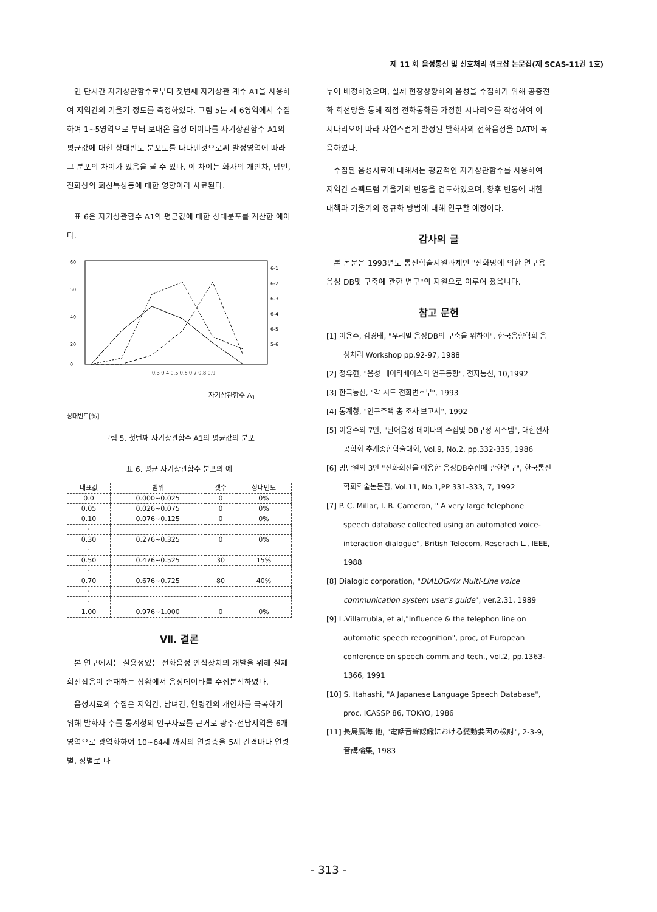제 11 회 음성통신 및 신호처리 워크샵 논문집(제 SCAS-11권 1호)
인 단시간 자기상관함수로부터 첫번째 자기상관 계수 A1을 사용하여 지역간의 기울기 정도를 측정하였다. 그림 5는 제 6영역에서 수집하여 1~5영역으로 부터 보내온 음성 데이타를 자기상관함수 A1의 평균값에 대한 상대빈도 분포도를 나타낸것으로써 발성영역에 따라 그 분포의 차이가 있음을 볼 수 있다. 이 차이는 화자의 개인차, 방언, 전화상의 회선특성등에 대한 영향이라 사료된다.
표 6은 자기상관함수 A1의 평균값에 대한 상대분포를 계산한 예이다.
60
50
40
20
0
0.3 0.4 0.5 0.6 0.7 0.8 0.9
6-1
6-2
6-3
6-4
6-5
5-6
자기상관함수 A<sub>1</sub>
상대빈도[%]
그림 5. 첫번째 자기상관함수 A1의 평균값의 분포
표 6. 평균 자기상관함수 분포의 예
| 대표값 | 범위 | 갯수 | 상대빈도 |
| --- | --- | --- | --- |
| 0.0 | 0.000~0.025 | 0 | 0% |
| 0.05 | 0.026~0.075 | 0 | 0% |
| 0.10 | 0.076~0.125 | 0 | 0% |
| · | | | |
| 0.30 | 0.276~0.325 | 0 | 0% |
| · | | | |
| 0.50 | 0.476~0.525 | 30 | 15% |
| · | | | |
| 0.70 | 0.676~0.725 | 80 | 40% |
| · | | | |
| · | | | |
| 1.00 | 0.976~1.000 | 0 | 0% |
Ⅶ. 결론
본 연구에서는 실용성있는 전화음성 인식장치의 개발을 위해 실제 회선잡음이 존재하는 상황에서 음성데이타를 수집분석하였다.
음성시료의 수집은 지역간, 남녀간, 연령간의 개인차를 극복하기 위해 발화자 수를 통계청의 인구자료를 근거로 광주·전남지역을 6개 영역으로 광역화하여 10~64세 까지의 연령층을 5세 간격마다 연령별, 성별로 나
누어 배정하였으며, 실제 현장상황하의 음성을 수집하기 위해 공중전화 회선망을 통해 직접 전화통화를 가정한 시나리오를 작성하여 이 시나리오에 따라 자연스럽게 발성된 발화자의 전화음성을 DAT에 녹음하였다.
수집된 음성시료에 대해서는 평균적인 자기상관함수를 사용하여 지역간 스펙트럼 기울기의 변동을 검토하였으며, 향후 변동에 대한 대책과 기울기의 정규화 방법에 대해 연구할 예정이다.
감사의 글
본 논문은 1993년도 통신학술지원과제인 "전화망에 의한 연구용 음성 DB및 구축에 관한 연구"의 지원으로 이루어 졌읍니다.
참고 문헌
[1] 이용주, 김경태, "우리말 음성DB의 구축을 위하여", 한국음향학회 음성처리 Workshop pp.92-97, 1988
[2] 정유현, "음성 데이타베이스의 연구동향", 전자통신, 10,1992
[3] 한국통신, "각 시도 전화번호부", 1993
[4] 통계청, "인구주택 총 조사 보고서", 1992
[5] 이용주외 7인, "단어음성 데이타의 수집및 DB구성 시스템", 대한전자공학회 추계종합학술대회, Vol.9, No.2, pp.332-335, 1986
[6] 방만원외 3인 "전화회선을 이용한 음성DB수집에 관한연구", 한국통신학회학술논문집, Vol.11, No.1,PP 331-333, 7, 1992
[7] P. C. Millar, I. R. Cameron, " A very large telephone speech database collected using an automated voice-interaction dialogue", British Telecom, Reserach L., IEEE, 1988
[8] Dialogic corporation, "DIALOG/4x Multi-Line voice communication system user's guide", ver.2.31, 1989
[9] L.Villarrubia, et al,"Influence & the telephon line on automatic speech recognition", proc, of European conference on speech comm.and tech., vol.2, pp.1363-1366, 1991
[10] S. Itahashi, "A Japanese Language Speech Database", proc. ICASSP 86, TOKYO, 1986
[11] 長島廣海 他, "電話音聲認識における變動要因の檢討", 2-3-9, 音講論集, 1983
- 313 -